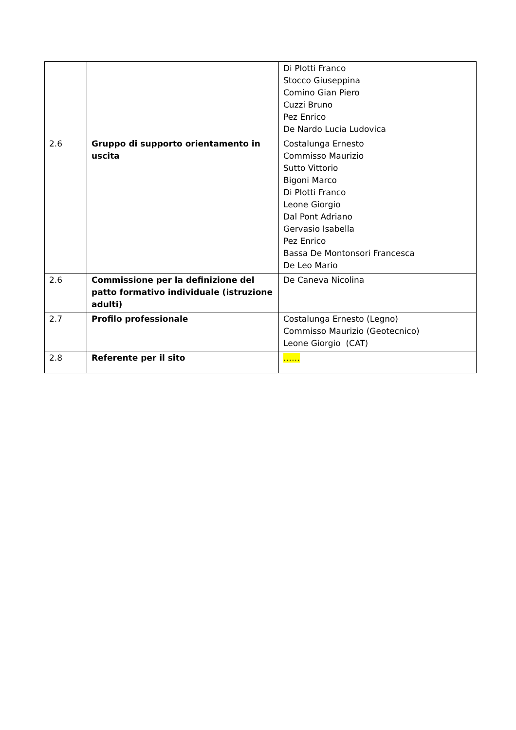| | | Di Plotti Franco Stocco Giuseppina Comino Gian Piero Cuzzi Bruno Pez Enrico De Nardo Lucia Ludovica |
| 2.6 | Gruppo di supporto orientamento in uscita | Costalunga Ernesto Commisso Maurizio Sutto Vittorio Bigoni Marco Di Plotti Franco Leone Giorgio Dal Pont Adriano Gervasio Isabella Pez Enrico Bassa De Montonsori Francesca De Leo Mario |
| 2.6 | Commissione per la definizione del patto formativo individuale (istruzione adulti) | De Caneva Nicolina |
| 2.7 | Profilo professionale | Costalunga Ernesto (Legno) Commisso Maurizio (Geotecnico) Leone Giorgio (CAT) |
| 2.8 | Referente per il sito | …… |